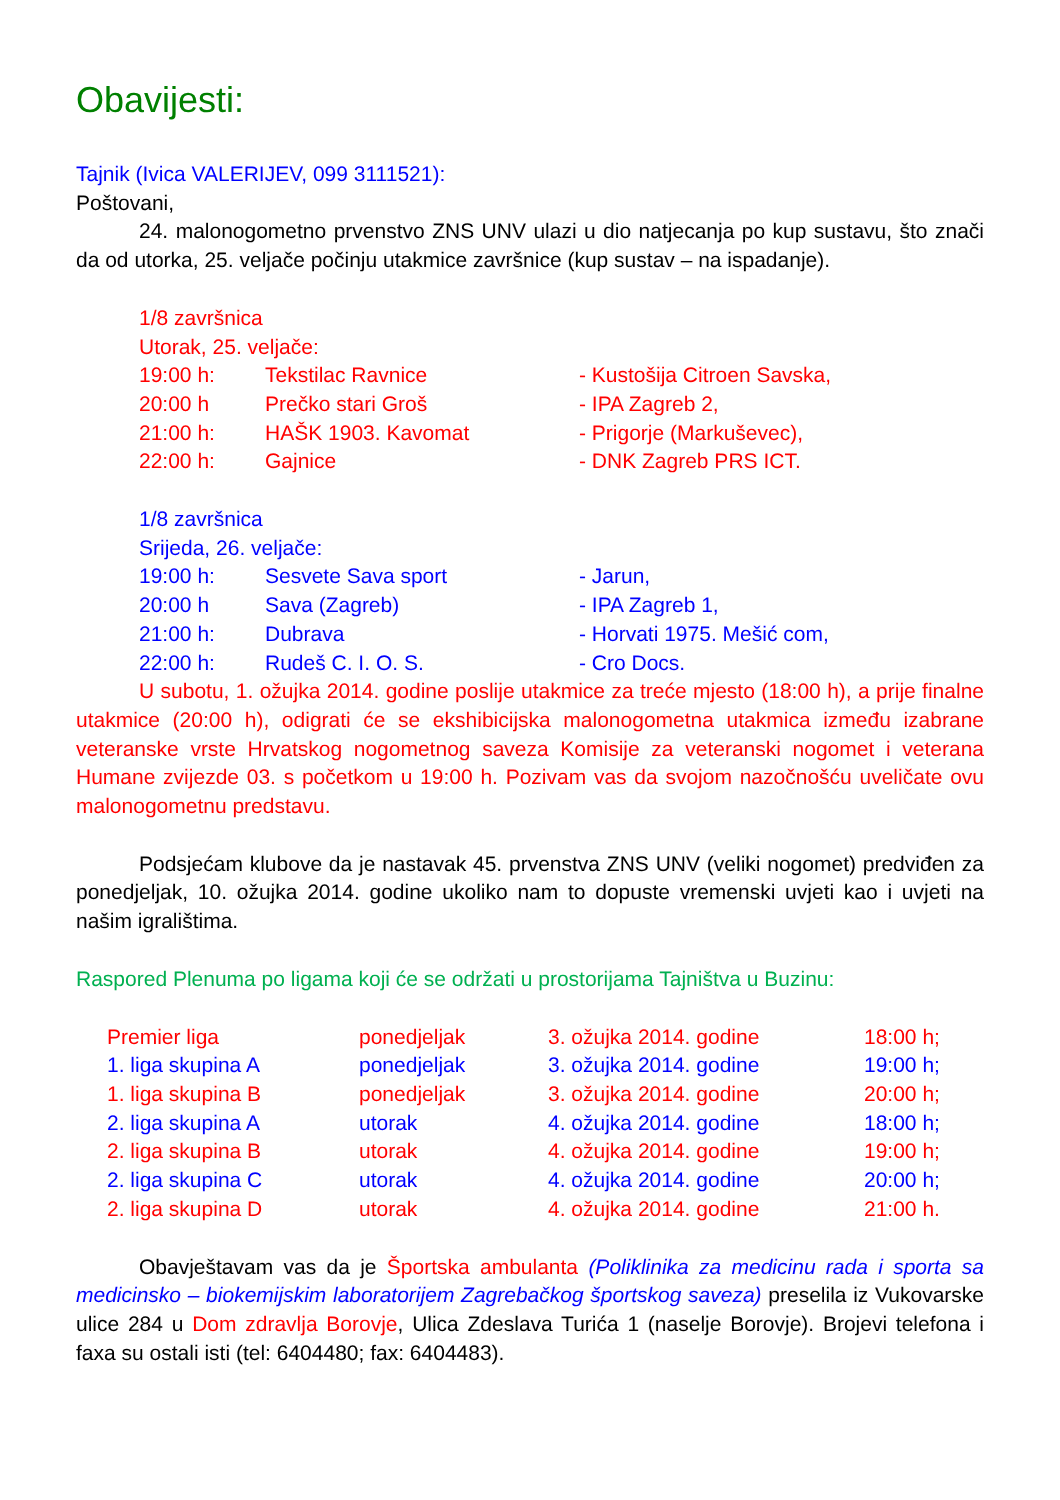Obavijesti:
Tajnik (Ivica VALERIJEV, 099 3111521):
Poštovani,
24. malonogometno prvenstvo ZNS UNV ulazi u dio natjecanja po kup sustavu, što znači da od utorka, 25. veljače počinju utakmice završnice (kup sustav – na ispadanje).
1/8 završnica
Utorak, 25. veljače:
| 19:00 h: | Tekstilac Ravnice | - Kustošija Citroen Savska, |
| 20:00 h | Prečko stari Groš | - IPA Zagreb 2, |
| 21:00 h: | HAŠK 1903. Kavomat | - Prigorje (Markuševec), |
| 22:00 h: | Gajnice | - DNK Zagreb PRS ICT. |
1/8 završnica
Srijeda, 26. veljače:
| 19:00 h: | Sesvete Sava sport | - Jarun, |
| 20:00 h | Sava (Zagreb) | - IPA Zagreb 1, |
| 21:00 h: | Dubrava | - Horvati 1975. Mešić com, |
| 22:00 h: | Rudeš C. I. O. S. | - Cro Docs. |
U subotu, 1. ožujka 2014. godine poslije utakmice za treće mjesto (18:00 h), a prije finalne utakmice (20:00 h), odigrati će se ekshibicijska malonogometna utakmica između izabrane veteranske vrste Hrvatskog nogometnog saveza Komisije za veteranski nogomet i veterana Humane zvijezde 03. s početkom u 19:00 h. Pozivam vas da svojom nazočnošću uveličate ovu malonogometnu predstavu.
Podsjećam klubove da je nastavak 45. prvenstva ZNS UNV (veliki nogomet) predviđen za ponedjeljak, 10. ožujka 2014. godine ukoliko nam to dopuste vremenski uvjeti kao i uvjeti na našim igralištima.
Raspored Plenuma po ligama koji će se održati u prostorijama Tajništva u Buzinu:
| Premier liga | ponedjeljak | 3. ožujka 2014. godine | 18:00 h; |
| 1. liga skupina A | ponedjeljak | 3. ožujka 2014. godine | 19:00 h; |
| 1. liga skupina B | ponedjeljak | 3. ožujka 2014. godine | 20:00 h; |
| 2. liga skupina A | utorak | 4. ožujka 2014. godine | 18:00 h; |
| 2. liga skupina B | utorak | 4. ožujka 2014. godine | 19:00 h; |
| 2. liga skupina C | utorak | 4. ožujka 2014. godine | 20:00 h; |
| 2. liga skupina D | utorak | 4. ožujka 2014. godine | 21:00 h. |
Obavještavam vas da je Športska ambulanta (Poliklinika za medicinu rada i sporta sa medicinsko – biokemijskim laboratorijem Zagrebačkog športskog saveza) preselila iz Vukovarske ulice 284 u Dom zdravlja Borovje, Ulica Zdeslava Turića 1 (naselje Borovje). Brojevi telefona i faxa su ostali isti (tel: 6404480; fax: 6404483).